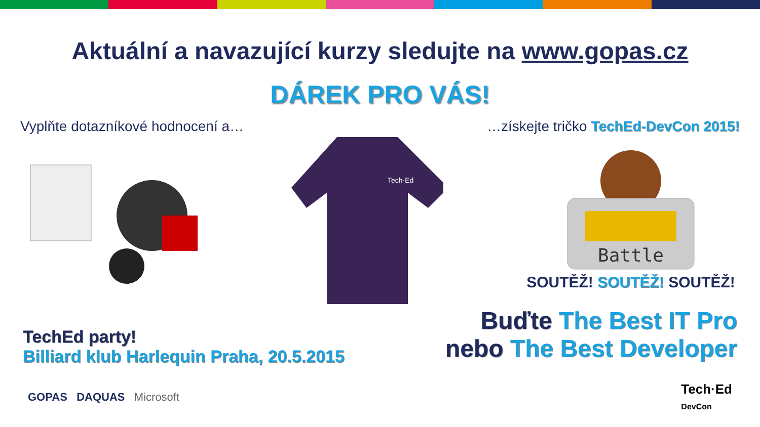Aktuální a navazující kurzy sledujte na www.gopas.cz
DÁREK PRO VÁS!
Vyplňte dotazníkové hodnocení a… …získejte tričko TechEd-DevCon 2015!
Tech·Ed
Battle
SOUTĚŽ! SOUTĚŽ! SOUTĚŽ!
TechEd party!
Billiard klub Harlequin Praha, 20.5.2015
Buďte The Best IT Pro
nebo The Best Developer
GOPAS DAQUAS Microsoft
Tech·Ed
DevCon